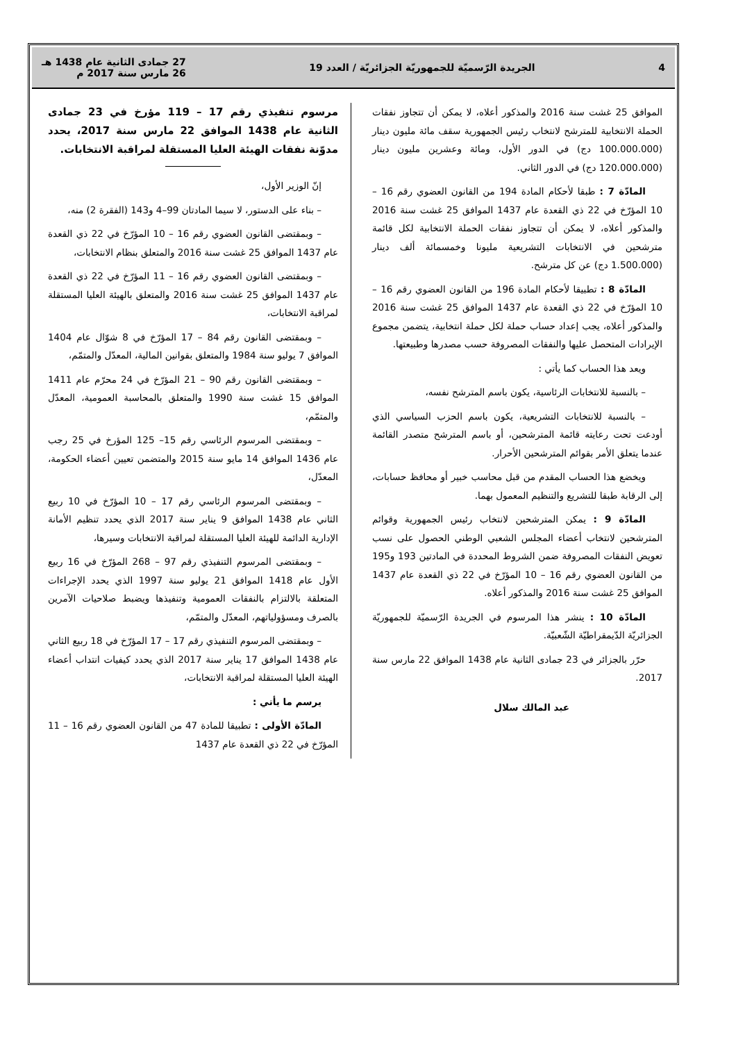4 الجريدة الرّسميّة للجمهوريّة الجزائريّة / العدد 19 27 جمادى الثانية عام 1438 هـ
26 مارس سنة 2017 م
الموافق 25 غشت سنة 2016 والمذكور أعلاه، لا يمكن أن تتجاوز نفقات الحملة الانتخابية للمترشح لانتخاب رئيس الجمهورية سقف مائة مليون دينار (100.000.000 دج) في الدور الأول، ومائة وعشرين مليون دينار (120.000.000 دج) في الدور الثاني.
المادّة 7 : طبقا لأحكام المادة 194 من القانون العضوي رقم 16 – 10 المؤرّخ في 22 ذي القعدة عام 1437 الموافق 25 غشت سنة 2016 والمذكور أعلاه، لا يمكن أن تتجاوز نفقات الحملة الانتخابية لكل قائمة مترشحين في الانتخابات التشريعية مليونا وخمسمائة ألف دينار (1.500.000 دج) عن كل مترشح.
المادّة 8 : تطبيقا لأحكام المادة 196 من القانون العضوي رقم 16 – 10 المؤرّخ في 22 ذي القعدة عام 1437 الموافق 25 غشت سنة 2016 والمذكور أعلاه، يجب إعداد حساب حملة لكل حملة انتخابية، يتضمن مجموع الإيرادات المتحصل عليها والنفقات المصروفة حسب مصدرها وطبيعتها.
ويعد هذا الحساب كما يأتي :
– بالنسبة للانتخابات الرئاسية، يكون باسم المترشح نفسه،
– بالنسبة للانتخابات التشريعية، يكون باسم الحزب السياسي الذي أودعت تحت رعايته قائمة المترشحين، أو باسم المترشح متصدر القائمة عندما يتعلق الأمر بقوائم المترشحين الأحرار.
ويخضع هذا الحساب المقدم من قبل محاسب خبير أو محافظ حسابات، إلى الرقابة طبقا للتشريع والتنظيم المعمول بهما.
المادّة 9 : يمكن المترشحين لانتخاب رئيس الجمهورية وقوائم المترشحين لانتخاب أعضاء المجلس الشعبي الوطني الحصول على نسب تعويض النفقات المصروفة ضمن الشروط المحددة في المادتين 193 و195 من القانون العضوي رقم 16 – 10 المؤرّخ في 22 ذي القعدة عام 1437 الموافق 25 غشت سنة 2016 والمذكور أعلاه.
المادّة 10 : ينشر هذا المرسوم في الجريدة الرّسميّة للجمهوريّة الجزائريّة الدّيمقراطيّة الشّعبيّة.
حرّر بالجزائر في 23 جمادى الثانية عام 1438 الموافق 22 مارس سنة 2017.
عبد المالك سلال
مرسوم تنفيذي رقم 17 – 119 مؤرخ في 23 جمادى الثانية عام 1438 الموافق 22 مارس سنة 2017، يحدد مدوّنة نفقات الهيئة العليا المستقلة لمراقبة الانتخابات.
إنّ الوزير الأول،
– بناء على الدستور، لا سيما المادتان 99–4 و143 (الفقرة 2) منه،
– وبمقتضى القانون العضوي رقم 16 – 10 المؤرّخ في 22 ذي القعدة عام 1437 الموافق 25 غشت سنة 2016 والمتعلق بنظام الانتخابات،
– وبمقتضى القانون العضوي رقم 16 – 11 المؤرّخ في 22 ذي القعدة عام 1437 الموافق 25 غشت سنة 2016 والمتعلق بالهيئة العليا المستقلة لمراقبة الانتخابات،
– وبمقتضى القانون رقم 84 – 17 المؤرّخ في 8 شوّال عام 1404 الموافق 7 يوليو سنة 1984 والمتعلق بقوانين المالية، المعدّل والمتمّم،
– وبمقتضى القانون رقم 90 – 21 المؤرّخ في 24 محرّم عام 1411 الموافق 15 غشت سنة 1990 والمتعلق بالمحاسبة العمومية، المعدّل والمتمّم،
– وبمقتضى المرسوم الرئاسي رقم 15– 125 المؤرخ في 25 رجب عام 1436 الموافق 14 مايو سنة 2015 والمتضمن تعيين أعضاء الحكومة، المعدّل،
– وبمقتضى المرسوم الرئاسي رقم 17 – 10 المؤرّخ في 10 ربيع الثاني عام 1438 الموافق 9 يناير سنة 2017 الذي يحدد تنظيم الأمانة الإدارية الدائمة للهيئة العليا المستقلة لمراقبة الانتخابات وسيرها،
– وبمقتضى المرسوم التنفيذي رقم 97 – 268 المؤرّخ في 16 ربيع الأول عام 1418 الموافق 21 يوليو سنة 1997 الذي يحدد الإجراءات المتعلقة بالالتزام بالنفقات العمومية وتنفيذها ويضبط صلاحيات الآمرين بالصرف ومسؤولياتهم، المعدّل والمتمّم،
– وبمقتضى المرسوم التنفيذي رقم 17 – 17 المؤرّخ في 18 ربيع الثاني عام 1438 الموافق 17 يناير سنة 2017 الذي يحدد كيفيات انتداب أعضاء الهيئة العليا المستقلة لمراقبة الانتخابات،
يرسم ما يأتي :
المادّة الأولى : تطبيقا للمادة 47 من القانون العضوي رقم 16 – 11 المؤرّخ في 22 ذي القعدة عام 1437